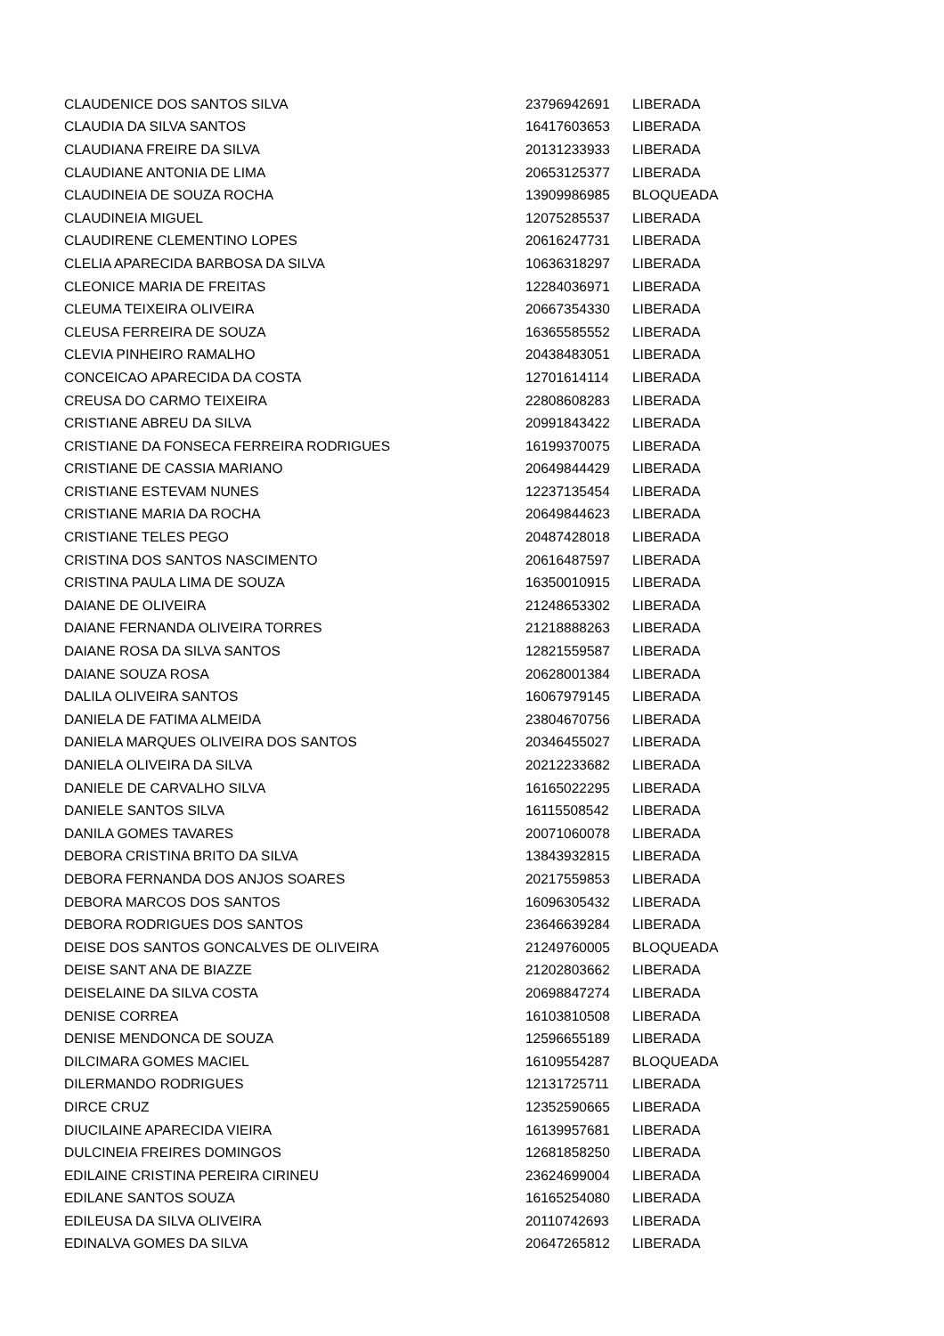| CLAUDENICE DOS SANTOS SILVA | 23796942691 | LIBERADA |
| CLAUDIA DA SILVA SANTOS | 16417603653 | LIBERADA |
| CLAUDIANA FREIRE DA SILVA | 20131233933 | LIBERADA |
| CLAUDIANE ANTONIA DE LIMA | 20653125377 | LIBERADA |
| CLAUDINEIA DE SOUZA ROCHA | 13909986985 | BLOQUEADA |
| CLAUDINEIA MIGUEL | 12075285537 | LIBERADA |
| CLAUDIRENE CLEMENTINO LOPES | 20616247731 | LIBERADA |
| CLELIA APARECIDA BARBOSA DA SILVA | 10636318297 | LIBERADA |
| CLEONICE MARIA DE FREITAS | 12284036971 | LIBERADA |
| CLEUMA TEIXEIRA OLIVEIRA | 20667354330 | LIBERADA |
| CLEUSA FERREIRA DE SOUZA | 16365585552 | LIBERADA |
| CLEVIA PINHEIRO RAMALHO | 20438483051 | LIBERADA |
| CONCEICAO APARECIDA DA COSTA | 12701614114 | LIBERADA |
| CREUSA DO CARMO TEIXEIRA | 22808608283 | LIBERADA |
| CRISTIANE ABREU DA SILVA | 20991843422 | LIBERADA |
| CRISTIANE DA FONSECA FERREIRA RODRIGUES | 16199370075 | LIBERADA |
| CRISTIANE DE CASSIA MARIANO | 20649844429 | LIBERADA |
| CRISTIANE ESTEVAM NUNES | 12237135454 | LIBERADA |
| CRISTIANE MARIA DA ROCHA | 20649844623 | LIBERADA |
| CRISTIANE TELES PEGO | 20487428018 | LIBERADA |
| CRISTINA DOS SANTOS NASCIMENTO | 20616487597 | LIBERADA |
| CRISTINA PAULA LIMA DE SOUZA | 16350010915 | LIBERADA |
| DAIANE DE OLIVEIRA | 21248653302 | LIBERADA |
| DAIANE FERNANDA OLIVEIRA TORRES | 21218888263 | LIBERADA |
| DAIANE ROSA DA SILVA SANTOS | 12821559587 | LIBERADA |
| DAIANE SOUZA ROSA | 20628001384 | LIBERADA |
| DALILA OLIVEIRA SANTOS | 16067979145 | LIBERADA |
| DANIELA DE FATIMA ALMEIDA | 23804670756 | LIBERADA |
| DANIELA MARQUES OLIVEIRA DOS SANTOS | 20346455027 | LIBERADA |
| DANIELA OLIVEIRA DA SILVA | 20212233682 | LIBERADA |
| DANIELE DE CARVALHO SILVA | 16165022295 | LIBERADA |
| DANIELE SANTOS SILVA | 16115508542 | LIBERADA |
| DANILA GOMES TAVARES | 20071060078 | LIBERADA |
| DEBORA CRISTINA BRITO DA SILVA | 13843932815 | LIBERADA |
| DEBORA FERNANDA DOS ANJOS SOARES | 20217559853 | LIBERADA |
| DEBORA MARCOS DOS SANTOS | 16096305432 | LIBERADA |
| DEBORA RODRIGUES DOS SANTOS | 23646639284 | LIBERADA |
| DEISE DOS SANTOS GONCALVES DE OLIVEIRA | 21249760005 | BLOQUEADA |
| DEISE SANT ANA DE BIAZZE | 21202803662 | LIBERADA |
| DEISELAINE DA SILVA COSTA | 20698847274 | LIBERADA |
| DENISE CORREA | 16103810508 | LIBERADA |
| DENISE MENDONCA DE SOUZA | 12596655189 | LIBERADA |
| DILCIMARA GOMES MACIEL | 16109554287 | BLOQUEADA |
| DILERMANDO RODRIGUES | 12131725711 | LIBERADA |
| DIRCE CRUZ | 12352590665 | LIBERADA |
| DIUCILAINE APARECIDA VIEIRA | 16139957681 | LIBERADA |
| DULCINEIA FREIRES DOMINGOS | 12681858250 | LIBERADA |
| EDILAINE CRISTINA PEREIRA CIRINEU | 23624699004 | LIBERADA |
| EDILANE SANTOS SOUZA | 16165254080 | LIBERADA |
| EDILEUSA DA SILVA OLIVEIRA | 20110742693 | LIBERADA |
| EDINALVA GOMES DA SILVA | 20647265812 | LIBERADA |